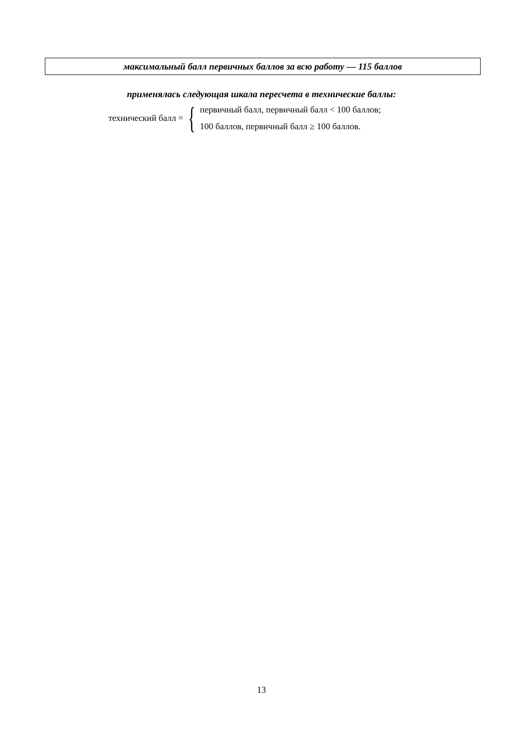максимальный балл первичных баллов за всю работу — 115 баллов
применялась следующая шкала пересчета в технические баллы:
технический балл = {
первичный балл, первичный балл < 100 баллов;
100 баллов, первичный балл ≥ 100 баллов.
13